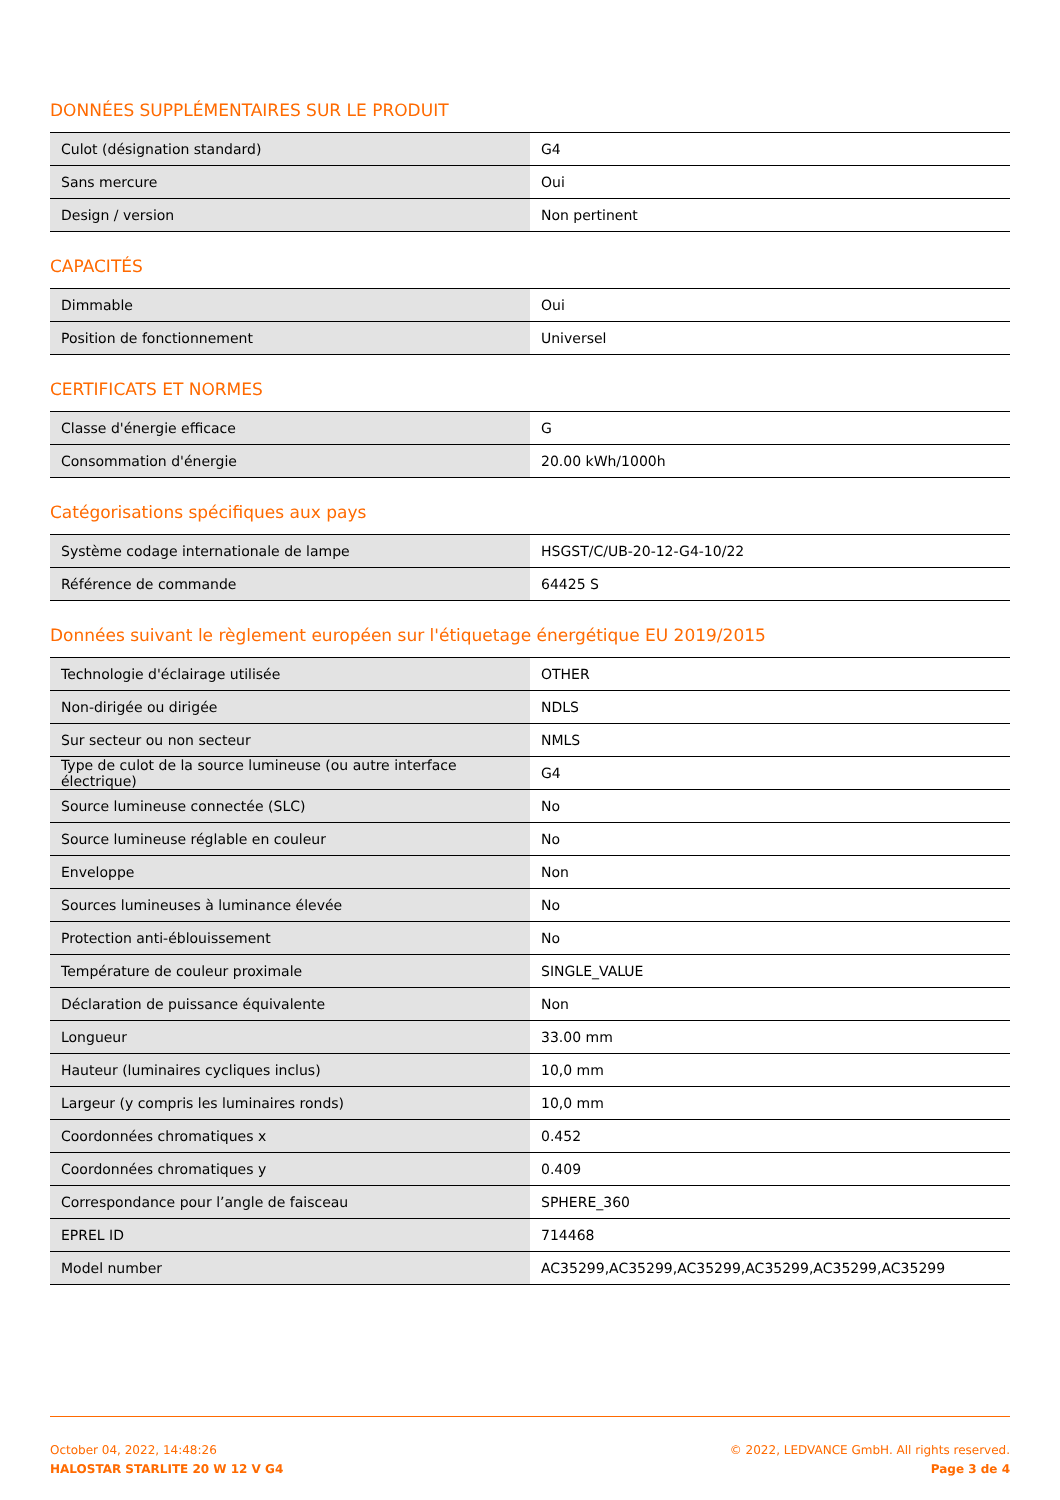DONNÉES SUPPLÉMENTAIRES SUR LE PRODUIT
| Culot (désignation standard) | G4 |
| Sans mercure | Oui |
| Design / version | Non pertinent |
CAPACITÉS
| Dimmable | Oui |
| Position de fonctionnement | Universel |
CERTIFICATS ET NORMES
| Classe d'énergie efficace | G |
| Consommation d'énergie | 20.00 kWh/1000h |
Catégorisations spécifiques aux pays
| Système codage internationale de lampe | HSGST/C/UB-20-12-G4-10/22 |
| Référence de commande | 64425 S |
Données suivant le règlement européen sur l'étiquetage énergétique EU 2019/2015
| Technologie d'éclairage utilisée | OTHER |
| Non-dirigée ou dirigée | NDLS |
| Sur secteur ou non secteur | NMLS |
| Type de culot de la source lumineuse (ou autre interface électrique) | G4 |
| Source lumineuse connectée (SLC) | No |
| Source lumineuse réglable en couleur | No |
| Enveloppe | Non |
| Sources lumineuses à luminance élevée | No |
| Protection anti-éblouissement | No |
| Température de couleur proximale | SINGLE_VALUE |
| Déclaration de puissance équivalente | Non |
| Longueur | 33.00 mm |
| Hauteur (luminaires cycliques inclus) | 10,0 mm |
| Largeur (y compris les luminaires ronds) | 10,0 mm |
| Coordonnées chromatiques x | 0.452 |
| Coordonnées chromatiques y | 0.409 |
| Correspondance pour l’angle de faisceau | SPHERE_360 |
| EPREL ID | 714468 |
| Model number | AC35299,AC35299,AC35299,AC35299,AC35299,AC35299 |
October 04, 2022, 14:48:26
HALOSTAR STARLITE 20 W 12 V G4
© 2022, LEDVANCE GmbH. All rights reserved.
Page 3 de 4